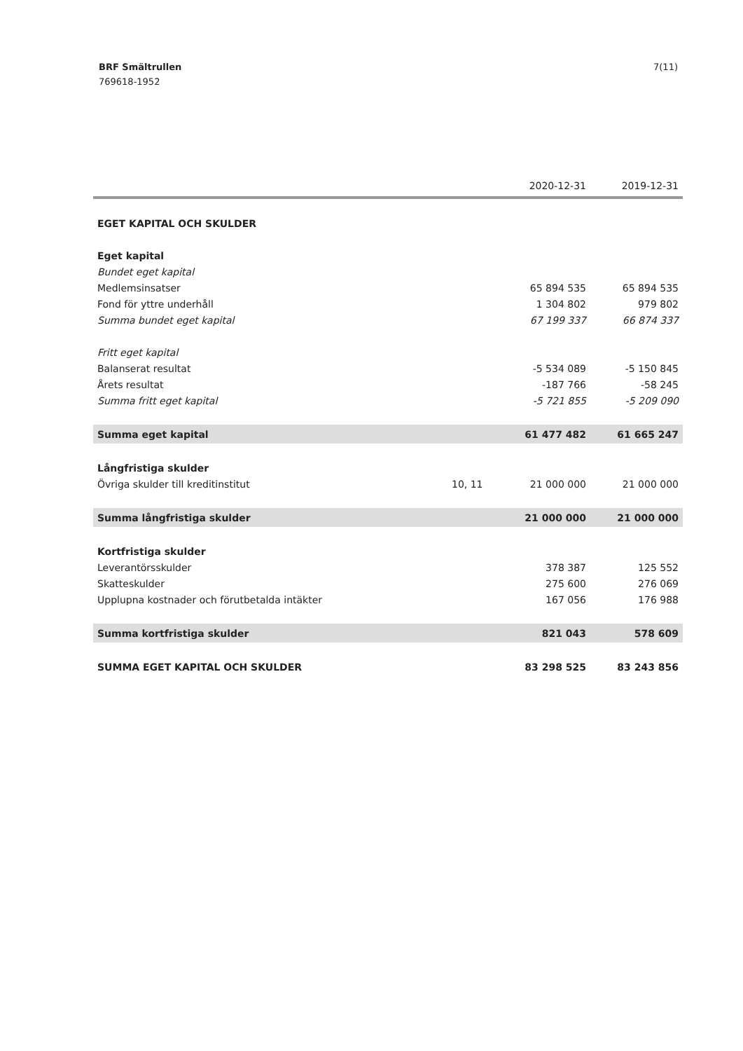BRF Smältrullen
769618-1952
7(11)
| | | 2020-12-31 | 2019-12-31 |
| --- | --- | --- | --- |
| EGET KAPITAL OCH SKULDER | | | |
| Eget kapital | | | |
| Bundet eget kapital | | | |
| Medlemsinsatser | | 65 894 535 | 65 894 535 |
| Fond för yttre underhåll | | 1 304 802 | 979 802 |
| Summa bundet eget kapital | | 67 199 337 | 66 874 337 |
| Fritt eget kapital | | | |
| Balanserat resultat | | -5 534 089 | -5 150 845 |
| Årets resultat | | -187 766 | -58 245 |
| Summa fritt eget kapital | | -5 721 855 | -5 209 090 |
| Summa eget kapital | | 61 477 482 | 61 665 247 |
| Långfristiga skulder | | | |
| Övriga skulder till kreditinstitut | 10, 11 | 21 000 000 | 21 000 000 |
| Summa långfristiga skulder | | 21 000 000 | 21 000 000 |
| Kortfristiga skulder | | | |
| Leverantörsskulder | | 378 387 | 125 552 |
| Skatteskulder | | 275 600 | 276 069 |
| Upplupna kostnader och förutbetalda intäkter | | 167 056 | 176 988 |
| Summa kortfristiga skulder | | 821 043 | 578 609 |
| SUMMA EGET KAPITAL OCH SKULDER | | 83 298 525 | 83 243 856 |